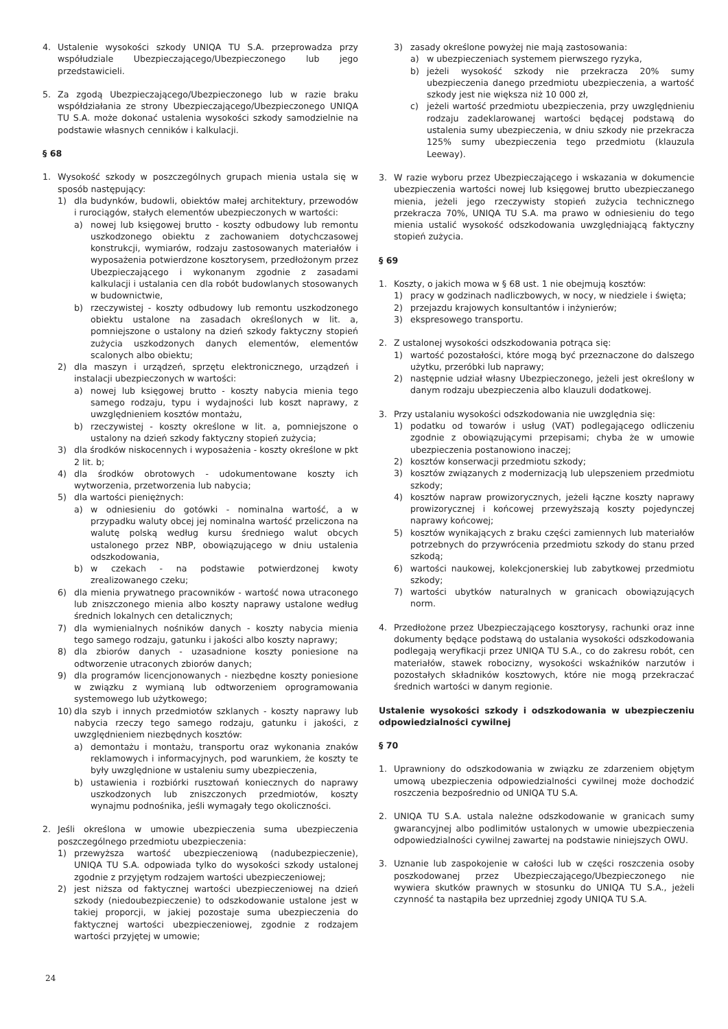4. Ustalenie wysokości szkody UNIQA TU S.A. przeprowadza przy współudziale Ubezpieczającego/Ubezpieczonego lub jego przedstawicieli.
5. Za zgodą Ubezpieczającego/Ubezpieczonego lub w razie braku współdziałania ze strony Ubezpieczającego/Ubezpieczonego UNIQA TU S.A. może dokonać ustalenia wysokości szkody samodzielnie na podstawie własnych cenników i kalkulacji.
§ 68
1. Wysokość szkody w poszczególnych grupach mienia ustala się w sposób następujący:
1) dla budynków, budowli, obiektów małej architektury, przewodów i rurociągów, stałych elementów ubezpieczonych w wartości:
a) nowej lub księgowej brutto - koszty odbudowy lub remontu uszkodzonego obiektu z zachowaniem dotychczasowej konstrukcji, wymiarów, rodzaju zastosowanych materiałów i wyposażenia potwierdzone kosztorysem, przedłożonym przez Ubezpieczającego i wykonanym zgodnie z zasadami kalkulacji i ustalania cen dla robót budowlanych stosowanych w budownictwie,
b) rzeczywistej - koszty odbudowy lub remontu uszkodzonego obiektu ustalone na zasadach określonych w lit. a, pomniejszone o ustalony na dzień szkody faktyczny stopień zużycia uszkodzonych danych elementów, elementów scalonych albo obiektu;
2) dla maszyn i urządzeń, sprzętu elektronicznego, urządzeń i instalacji ubezpieczonych w wartości:
a) nowej lub księgowej brutto - koszty nabycia mienia tego samego rodzaju, typu i wydajności lub koszt naprawy, z uwzględnieniem kosztów montażu,
b) rzeczywistej - koszty określone w lit. a, pomniejszone o ustalony na dzień szkody faktyczny stopień zużycia;
3) dla środków niskocennych i wyposażenia - koszty określone w pkt 2 lit. b;
4) dla środków obrotowych - udokumentowane koszty ich wytworzenia, przetworzenia lub nabycia;
5) dla wartości pieniężnych:
a) w odniesieniu do gotówki - nominalna wartość, a w przypadku waluty obcej jej nominalna wartość przeliczona na walutę polską według kursu średniego walut obcych ustalonego przez NBP, obowiązującego w dniu ustalenia odszkodowania,
b) w czekach - na podstawie potwierdzonej kwoty zrealizowanego czeku;
6) dla mienia prywatnego pracowników - wartość nowa utraconego lub zniszczonego mienia albo koszty naprawy ustalone według średnich lokalnych cen detalicznych;
7) dla wymienialnych nośników danych - koszty nabycia mienia tego samego rodzaju, gatunku i jakości albo koszty naprawy;
8) dla zbiorów danych - uzasadnione koszty poniesione na odtworzenie utraconych zbiorów danych;
9) dla programów licencjonowanych - niezbędne koszty poniesione w związku z wymianą lub odtworzeniem oprogramowania systemowego lub użytkowego;
10) dla szyb i innych przedmiotów szklanych - koszty naprawy lub nabycia rzeczy tego samego rodzaju, gatunku i jakości, z uwzględnieniem niezbędnych kosztów:
a) demontażu i montażu, transportu oraz wykonania znaków reklamowych i informacyjnych, pod warunkiem, że koszty te były uwzględnione w ustaleniu sumy ubezpieczenia,
b) ustawienia i rozbiórki rusztowań koniecznych do naprawy uszkodzonych lub zniszczonych przedmiotów, koszty wynajmu podnośnika, jeśli wymagały tego okoliczności.
2. Jeśli określona w umowie ubezpieczenia suma ubezpieczenia poszczególnego przedmiotu ubezpieczenia:
1) przewyższa wartość ubezpieczeniową (nadubezpieczenie), UNIQA TU S.A. odpowiada tylko do wysokości szkody ustalonej zgodnie z przyjętym rodzajem wartości ubezpieczeniowej;
2) jest niższa od faktycznej wartości ubezpieczeniowej na dzień szkody (niedoubezpieczenie) to odszkodowanie ustalone jest w takiej proporcji, w jakiej pozostaje suma ubezpieczenia do faktycznej wartości ubezpieczeniowej, zgodnie z rodzajem wartości przyjętej w umowie;
3) zasady określone powyżej nie mają zastosowania:
a) w ubezpieczeniach systemem pierwszego ryzyka,
b) jeżeli wysokość szkody nie przekracza 20% sumy ubezpieczenia danego przedmiotu ubezpieczenia, a wartość szkody jest nie większa niż 10 000 zł,
c) jeżeli wartość przedmiotu ubezpieczenia, przy uwzględnieniu rodzaju zadeklarowanej wartości będącej podstawą do ustalenia sumy ubezpieczenia, w dniu szkody nie przekracza 125% sumy ubezpieczenia tego przedmiotu (klauzula Leeway).
3. W razie wyboru przez Ubezpieczającego i wskazania w dokumencie ubezpieczenia wartości nowej lub księgowej brutto ubezpieczanego mienia, jeżeli jego rzeczywisty stopień zużycia technicznego przekracza 70%, UNIQA TU S.A. ma prawo w odniesieniu do tego mienia ustalić wysokość odszkodowania uwzględniającą faktyczny stopień zużycia.
§ 69
1. Koszty, o jakich mowa w § 68 ust. 1 nie obejmują kosztów:
1) pracy w godzinach nadliczbowych, w nocy, w niedziele i święta;
2) przejazdu krajowych konsultantów i inżynierów;
3) ekspresowego transportu.
2. Z ustalonej wysokości odszkodowania potrąca się:
1) wartość pozostałości, które mogą być przeznaczone do dalszego użytku, przeróbki lub naprawy;
2) następnie udział własny Ubezpieczonego, jeżeli jest określony w danym rodzaju ubezpieczenia albo klauzuli dodatkowej.
3. Przy ustalaniu wysokości odszkodowania nie uwzględnia się:
1) podatku od towarów i usług (VAT) podlegającego odliczeniu zgodnie z obowiązującymi przepisami; chyba że w umowie ubezpieczenia postanowiono inaczej;
2) kosztów konserwacji przedmiotu szkody;
3) kosztów związanych z modernizacją lub ulepszeniem przedmiotu szkody;
4) kosztów napraw prowizorycznych, jeżeli łączne koszty naprawy prowizorycznej i końcowej przewyższają koszty pojedynczej naprawy końcowej;
5) kosztów wynikających z braku części zamiennych lub materiałów potrzebnych do przywrócenia przedmiotu szkody do stanu przed szkodą;
6) wartości naukowej, kolekcjonerskiej lub zabytkowej przedmiotu szkody;
7) wartości ubytków naturalnych w granicach obowiązujących norm.
4. Przedłożone przez Ubezpieczającego kosztorysy, rachunki oraz inne dokumenty będące podstawą do ustalania wysokości odszkodowania podlegają weryfikacji przez UNIQA TU S.A., co do zakresu robót, cen materiałów, stawek robocizny, wysokości wskaźników narzutów i pozostałych składników kosztowych, które nie mogą przekraczać średnich wartości w danym regionie.
Ustalenie wysokości szkody i odszkodowania w ubezpieczeniu odpowiedzialności cywilnej
§ 70
1. Uprawniony do odszkodowania w związku ze zdarzeniem objętym umową ubezpieczenia odpowiedzialności cywilnej może dochodzić roszczenia bezpośrednio od UNIQA TU S.A.
2. UNIQA TU S.A. ustala należne odszkodowanie w granicach sumy gwarancyjnej albo podlimitów ustalonych w umowie ubezpieczenia odpowiedzialności cywilnej zawartej na podstawie niniejszych OWU.
3. Uznanie lub zaspokojenie w całości lub w części roszczenia osoby poszkodowanej przez Ubezpieczającego/Ubezpieczonego nie wywiera skutków prawnych w stosunku do UNIQA TU S.A., jeżeli czynność ta nastąpiła bez uprzedniej zgody UNIQA TU S.A.
24